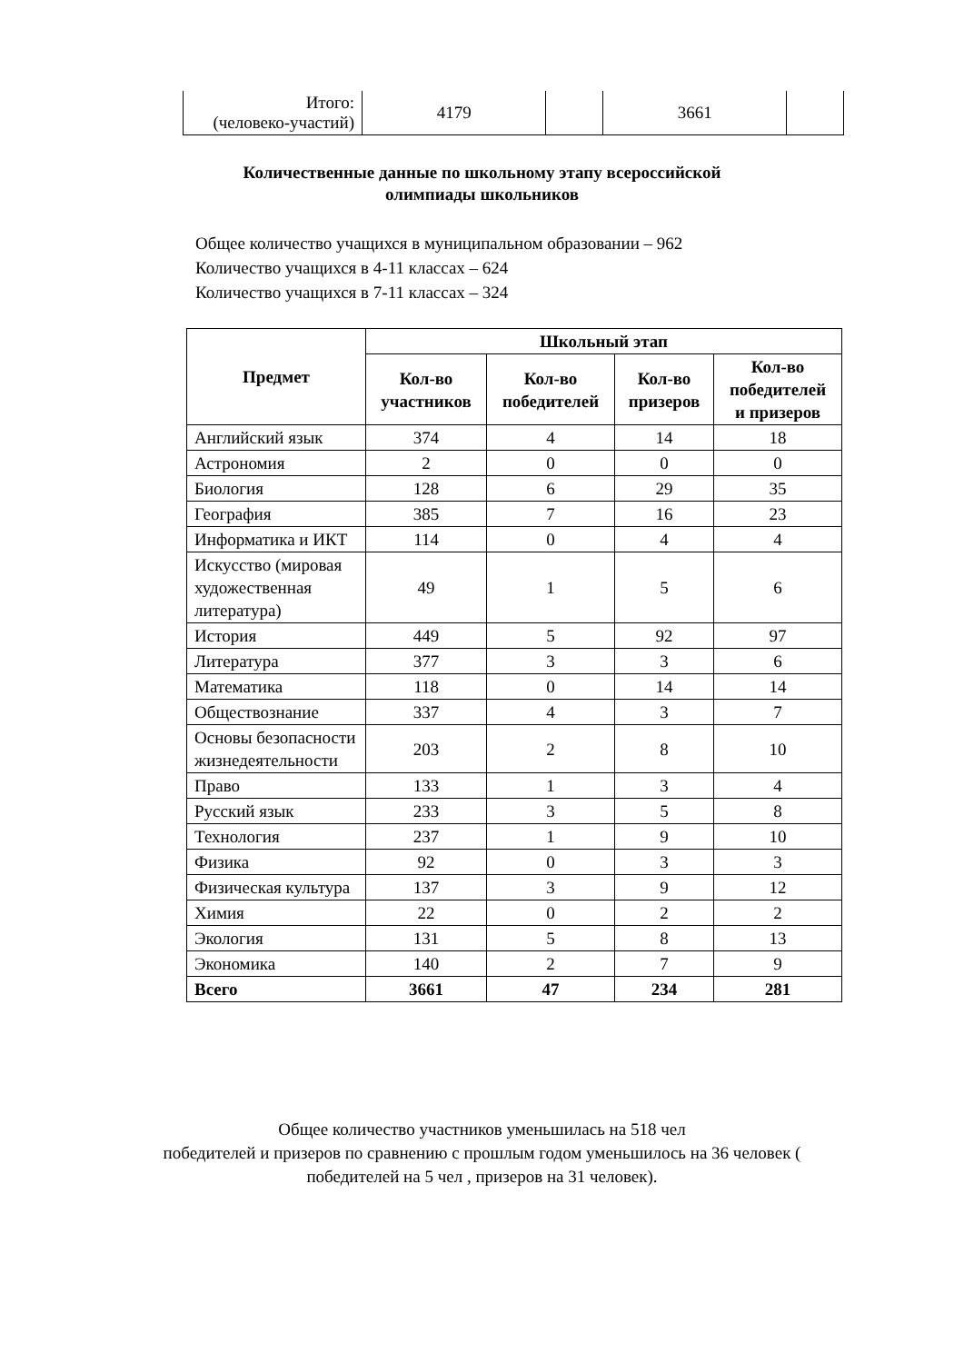| Итого: (человеко-участий) | 4179 | | 3661 | |
Количественные данные по школьному этапу всероссийской
олимпиады школьников
Общее количество учащихся в муниципальном образовании – 962
Количество учащихся в 4-11 классах – 624
Количество учащихся в 7-11 классах – 324
| Предмет | Школьный этап | | | |
| --- | --- | --- | --- | --- |
| | Кол-во участников | Кол-во победителей | Кол-во призеров | Кол-во победителей и призеров |
| Английский язык | 374 | 4 | 14 | 18 |
| Астрономия | 2 | 0 | 0 | 0 |
| Биология | 128 | 6 | 29 | 35 |
| География | 385 | 7 | 16 | 23 |
| Информатика и ИКТ | 114 | 0 | 4 | 4 |
| Искусство (мировая художественная литература) | 49 | 1 | 5 | 6 |
| История | 449 | 5 | 92 | 97 |
| Литература | 377 | 3 | 3 | 6 |
| Математика | 118 | 0 | 14 | 14 |
| Обществознание | 337 | 4 | 3 | 7 |
| Основы безопасности жизнедеятельности | 203 | 2 | 8 | 10 |
| Право | 133 | 1 | 3 | 4 |
| Русский язык | 233 | 3 | 5 | 8 |
| Технология | 237 | 1 | 9 | 10 |
| Физика | 92 | 0 | 3 | 3 |
| Физическая культура | 137 | 3 | 9 | 12 |
| Химия | 22 | 0 | 2 | 2 |
| Экология | 131 | 5 | 8 | 13 |
| Экономика | 140 | 2 | 7 | 9 |
| Всего | 3661 | 47 | 234 | 281 |
Общее количество участников уменьшилась на 518 чел
победителей и призеров по сравнению с прошлым годом уменьшилось на 36 человек (
победителей на 5 чел , призеров на 31 человек).